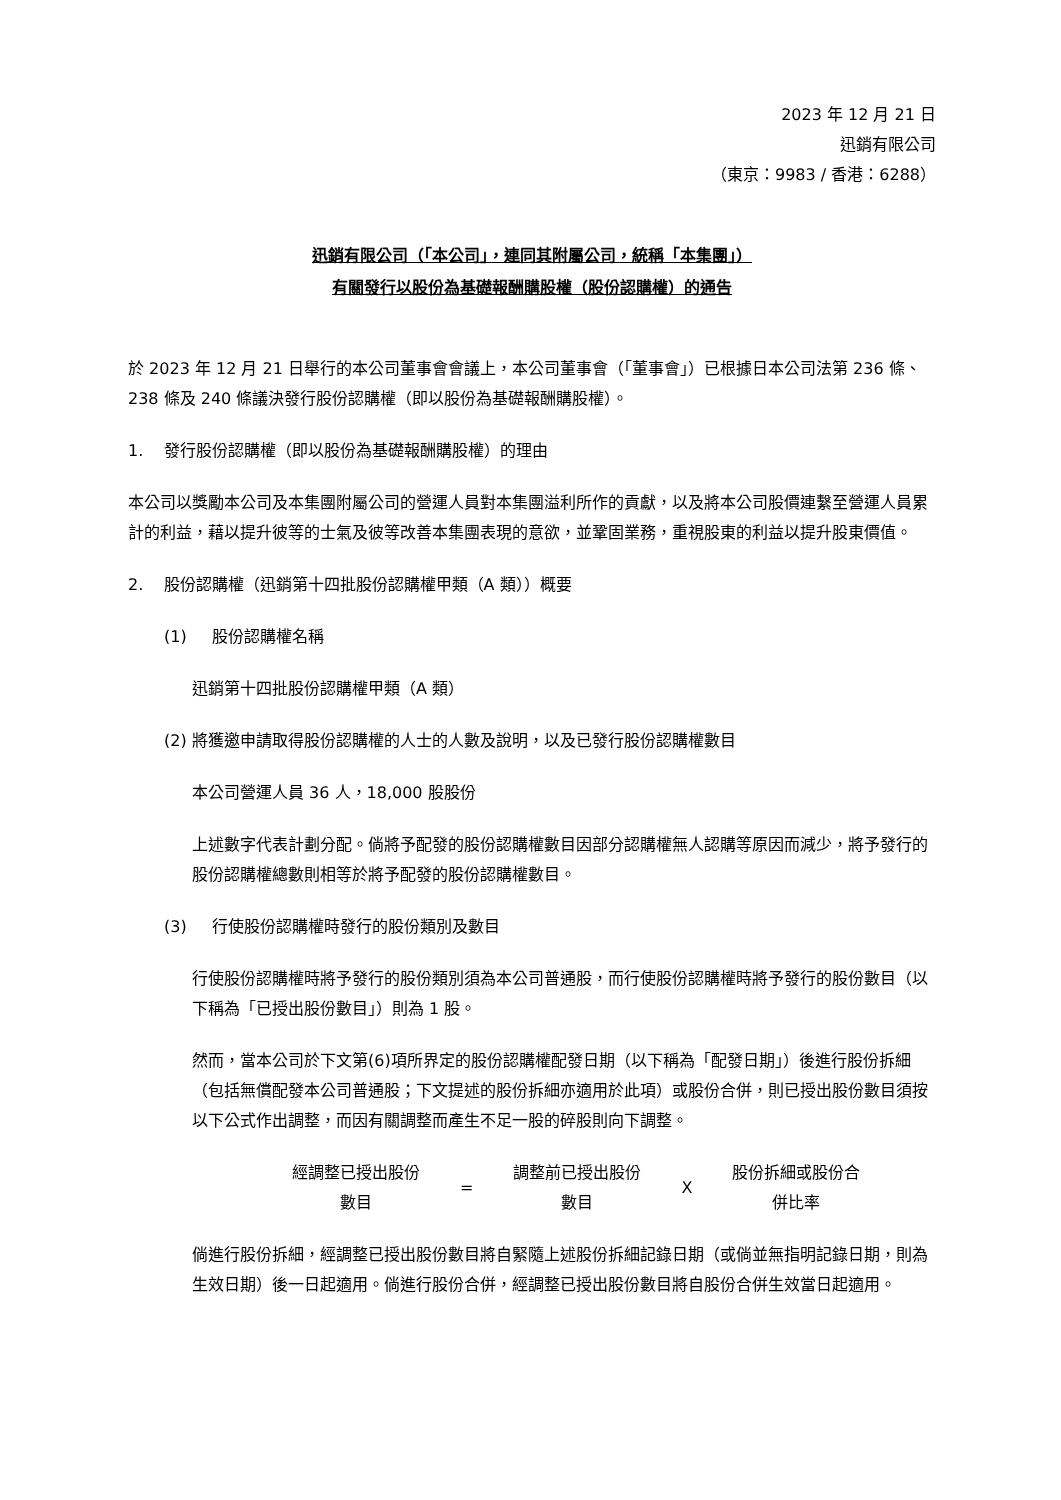2023 年 12 月 21 日
迅銷有限公司
（東京：9983 / 香港：6288）
迅銷有限公司（「本公司」，連同其附屬公司，統稱「本集團」）
有關發行以股份為基礎報酬購股權（股份認購權）的通告
於 2023 年 12 月 21 日舉行的本公司董事會會議上，本公司董事會（「董事會」）已根據日本公司法第 236 條、238 條及 240 條議決發行股份認購權（即以股份為基礎報酬購股權）。
1. 發行股份認購權（即以股份為基礎報酬購股權）的理由
本公司以獎勵本公司及本集團附屬公司的營運人員對本集團溢利所作的貢獻，以及將本公司股價連繫至營運人員累計的利益，藉以提升彼等的士氣及彼等改善本集團表現的意欲，並鞏固業務，重視股東的利益以提升股東價值。
2. 股份認購權（迅銷第十四批股份認購權甲類（A 類））概要
(1) 股份認購權名稱
迅銷第十四批股份認購權甲類（A 類）
(2) 將獲邀申請取得股份認購權的人士的人數及說明，以及已發行股份認購權數目
本公司營運人員 36 人，18,000 股股份
上述數字代表計劃分配。倘將予配發的股份認購權數目因部分認購權無人認購等原因而減少，將予發行的股份認購權總數則相等於將予配發的股份認購權數目。
(3) 行使股份認購權時發行的股份類別及數目
行使股份認購權時將予發行的股份類別須為本公司普通股，而行使股份認購權時將予發行的股份數目（以下稱為「已授出股份數目」）則為 1 股。
然而，當本公司於下文第(6)項所界定的股份認購權配發日期（以下稱為「配發日期」）後進行股份拆細（包括無償配發本公司普通股；下文提述的股份拆細亦適用於此項）或股份合併，則已授出股份數目須按以下公式作出調整，而因有關調整而產生不足一股的碎股則向下調整。
| 經調整已授出股份 數目 | = | 調整前已授出股份 數目 | X | 股份拆細或股份合 併比率 |
倘進行股份拆細，經調整已授出股份數目將自緊隨上述股份拆細記錄日期（或倘並無指明記錄日期，則為生效日期）後一日起適用。倘進行股份合併，經調整已授出股份數目將自股份合併生效當日起適用。